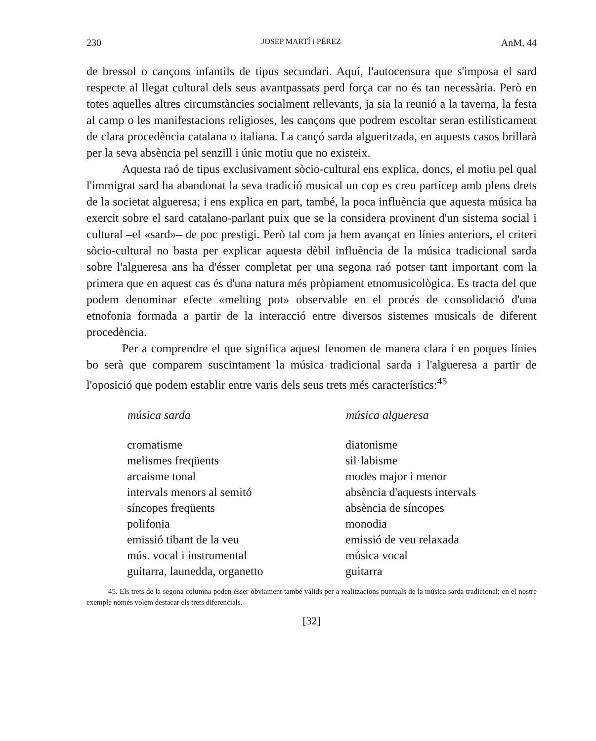230 JOSEP MARTÍ i PÉREZ AnM, 44
de bressol o cançons infantils de tipus secundari. Aquí, l'autocensura que s'imposa el sard respecte al llegat cultural dels seus avantpassats perd força car no és tan necessària. Però en totes aquelles altres circumstàncies socialment rellevants, ja sia la reunió a la taverna, la festa al camp o les manifestacions religioses, les cançons que podrem escoltar seran estilísticament de clara procedència catalana o italiana. La cançó sarda algueritzada, en aquests casos brillarà per la seva absència pel senzill i únic motiu que no existeix.
Aquesta raó de tipus exclusivament sòcio-cultural ens explica, doncs, el motiu pel qual l'immigrat sard ha abandonat la seva tradició musical un cop es creu partícep amb plens drets de la societat algueresa; i ens explica en part, també, la poca influència que aquesta música ha exercit sobre el sard catalano-parlant puix que se la considera provinent d'un sistema social i cultural –el «sard»– de poc prestigi. Però tal com ja hem avançat en línies anteriors, el criteri sòcio-cultural no basta per explicar aquesta dèbil influència de la música tradicional sarda sobre l'algueresa ans ha d'ésser completat per una segona raó potser tant important com la primera que en aquest cas és d'una natura més pròpiament etnomusicològica. Es tracta del que podem denominar efecte «melting pot» observable en el procés de consolidació d'una etnofonia formada a partir de la interacció entre diversos sistemes musicals de diferent procedència.
Per a comprendre el que significa aquest fenomen de manera clara i en poques línies bo serà que comparem suscintament la música tradicional sarda i l'algueresa a partir de l'oposició que podem establir entre varis dels seus trets més característics:<sup>45</sup>
| música sarda | música algueresa |
| --- | --- |
| cromatisme | diatonisme |
| melismes freqüents | sil·labisme |
| arcaisme tonal | modes major i menor |
| intervals menors al semitó | absència d'aquests intervals |
| síncopes freqüents | absència de síncopes |
| polifonia | monodia |
| emissió tibant de la veu | emissió de veu relaxada |
| mús. vocal i instrumental | música vocal |
| guitarra, launedda, organetto | guitarra |
45. Els trets de la segona columna poden ésser òbviament també vàlids per a realitzacions puntuals de la música sarda tradicional; en el nostre exemple només volem destacar els trets diferencials.
[32]